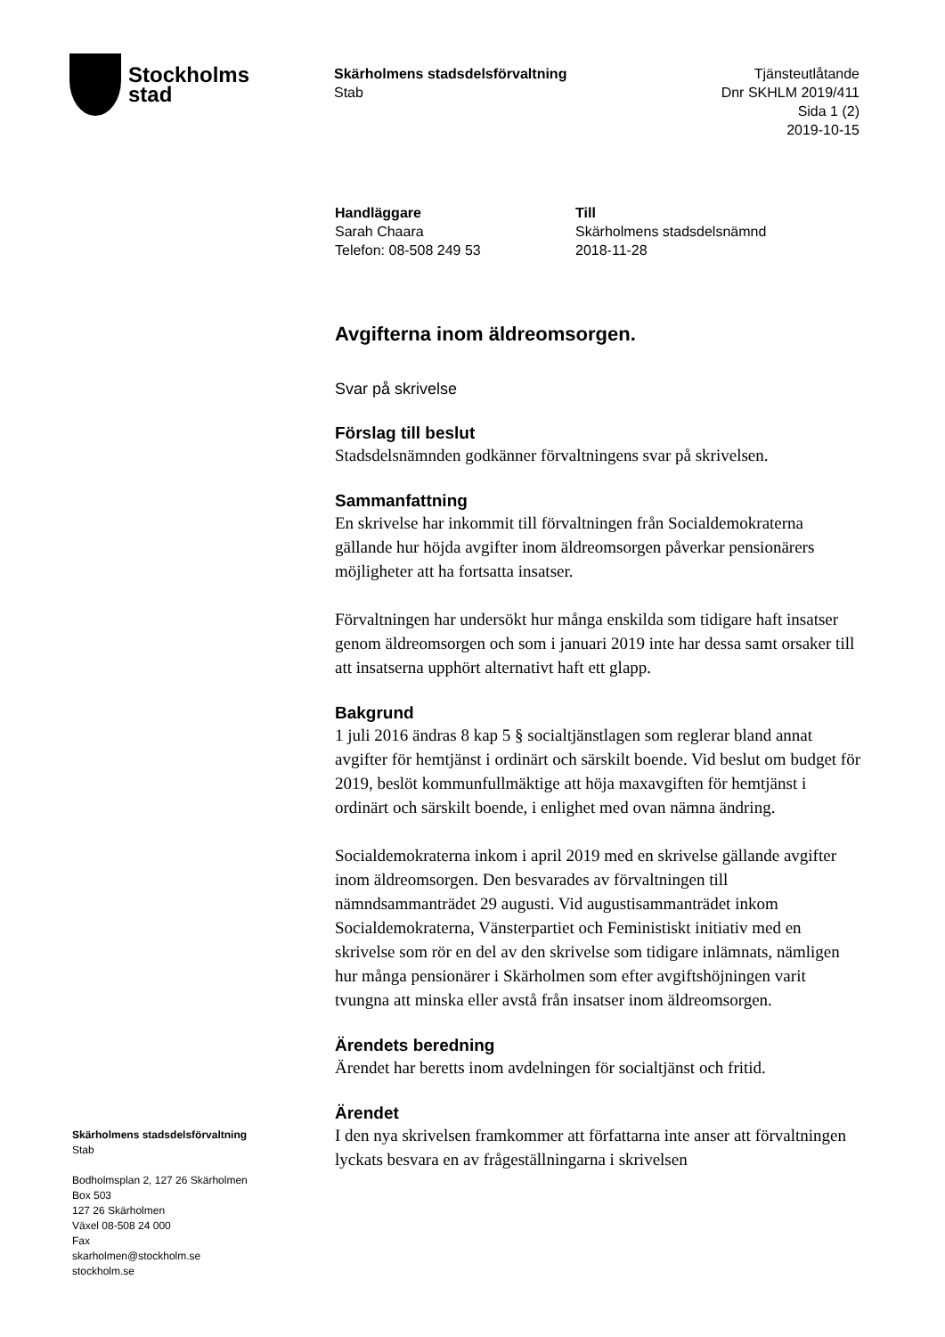Stockholms
stad
Skärholmens stadsdelsförvaltning
Stab
Tjänsteutlåtande
Dnr SKHLM 2019/411
Sida 1 (2)
2019-10-15
Handläggare
Sarah Chaara
Telefon: 08-508 249 53
Till
Skärholmens stadsdelsnämnd
2018-11-28
Avgifterna inom äldreomsorgen.
Svar på skrivelse
Förslag till beslut
Stadsdelsnämnden godkänner förvaltningens svar på skrivelsen.
Sammanfattning
En skrivelse har inkommit till förvaltningen från Socialdemokraterna gällande hur höjda avgifter inom äldreomsorgen påverkar pensionärers möjligheter att ha fortsatta insatser.
Förvaltningen har undersökt hur många enskilda som tidigare haft insatser genom äldreomsorgen och som i januari 2019 inte har dessa samt orsaker till att insatserna upphört alternativt haft ett glapp.
Bakgrund
1 juli 2016 ändras 8 kap 5 § socialtjänstlagen som reglerar bland annat avgifter för hemtjänst i ordinärt och särskilt boende. Vid beslut om budget för 2019, beslöt kommunfullmäktige att höja maxavgiften för hemtjänst i ordinärt och särskilt boende, i enlighet med ovan nämna ändring.
Socialdemokraterna inkom i april 2019 med en skrivelse gällande avgifter inom äldreomsorgen. Den besvarades av förvaltningen till nämndsammanträdet 29 augusti. Vid augustisammanträdet inkom Socialdemokraterna, Vänsterpartiet och Feministiskt initiativ med en skrivelse som rör en del av den skrivelse som tidigare inlämnats, nämligen hur många pensionärer i Skärholmen som efter avgiftshöjningen varit tvungna att minska eller avstå från insatser inom äldreomsorgen.
Ärendets beredning
Ärendet har beretts inom avdelningen för socialtjänst och fritid.
Ärendet
I den nya skrivelsen framkommer att författarna inte anser att förvaltningen lyckats besvara en av frågeställningarna i skrivelsen
Skärholmens stadsdelsförvaltning
Stab
Bodholmsplan 2, 127 26 Skärholmen
Box 503
127 26 Skärholmen
Växel 08-508 24 000
Fax
skarholmen@stockholm.se
stockholm.se